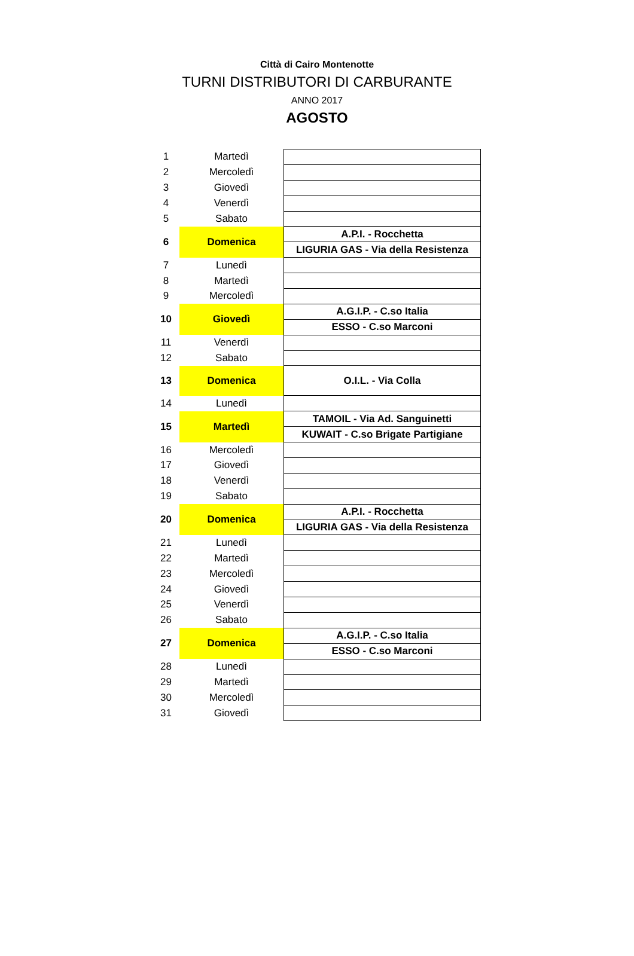Città di Cairo Montenotte
TURNI DISTRIBUTORI DI CARBURANTE
ANNO 2017
AGOSTO
| 1 | Martedì | |
| 2 | Mercoledì | |
| 3 | Giovedì | |
| 4 | Venerdì | |
| 5 | Sabato | |
| 6 | Domenica | A.P.I. - Rocchetta |
| | | LIGURIA GAS - Via della Resistenza |
| 7 | Lunedì | |
| 8 | Martedì | |
| 9 | Mercoledì | |
| 10 | Giovedì | A.G.I.P. - C.so Italia |
| | | ESSO - C.so Marconi |
| 11 | Venerdì | |
| 12 | Sabato | |
| 13 | Domenica | O.I.L. - Via Colla |
| 14 | Lunedì | |
| 15 | Martedì | TAMOIL - Via Ad. Sanguinetti |
| | | KUWAIT - C.so Brigate Partigiane |
| 16 | Mercoledì | |
| 17 | Giovedì | |
| 18 | Venerdì | |
| 19 | Sabato | |
| 20 | Domenica | A.P.I. - Rocchetta |
| | | LIGURIA GAS - Via della Resistenza |
| 21 | Lunedì | |
| 22 | Martedì | |
| 23 | Mercoledì | |
| 24 | Giovedì | |
| 25 | Venerdì | |
| 26 | Sabato | |
| 27 | Domenica | A.G.I.P. - C.so Italia |
| | | ESSO - C.so Marconi |
| 28 | Lunedì | |
| 29 | Martedì | |
| 30 | Mercoledì | |
| 31 | Giovedì | |